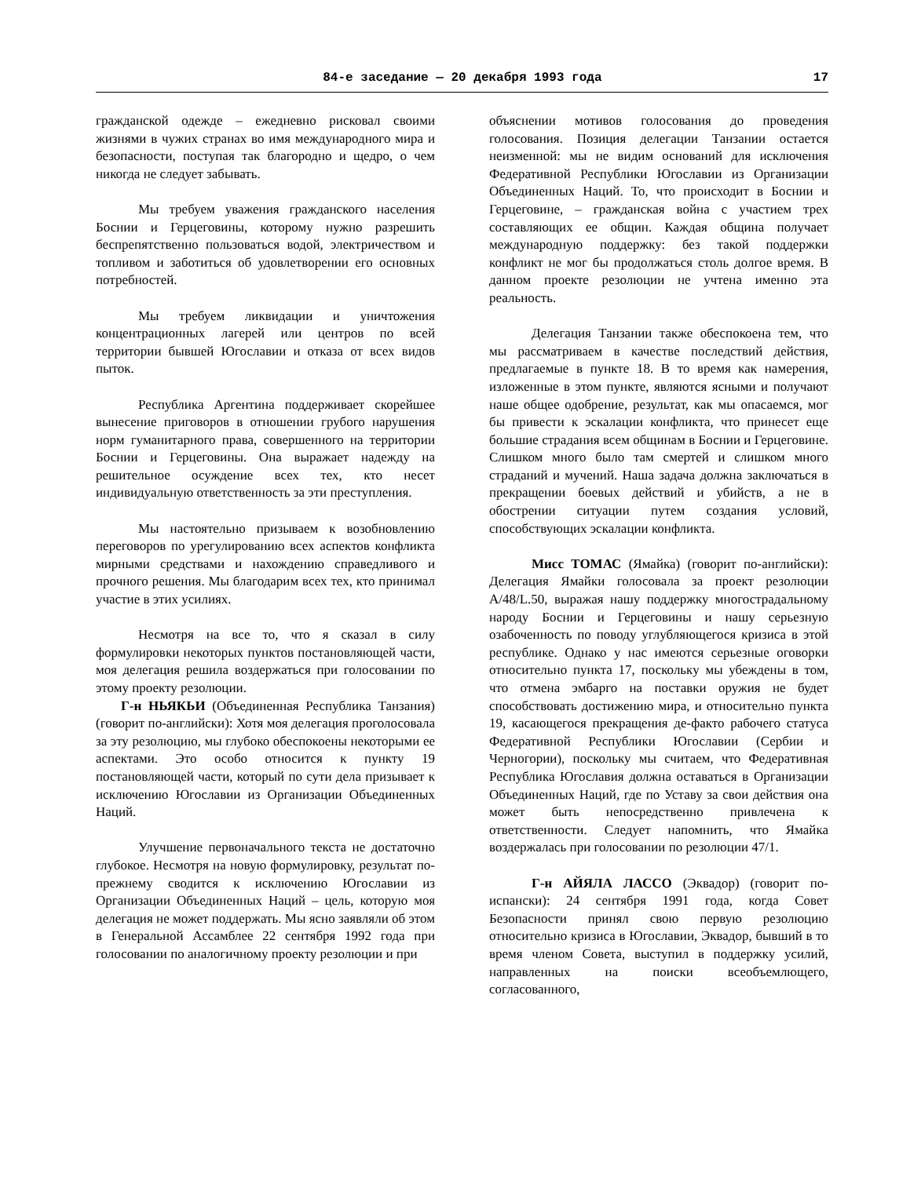84-е заседание — 20 декабря 1993 года 17
гражданской одежде – ежедневно рисковал своими жизнями в чужих странах во имя международного мира и безопасности, поступая так благородно и щедро, о чем никогда не следует забывать.
Мы требуем уважения гражданского населения Боснии и Герцеговины, которому нужно разрешить беспрепятственно пользоваться водой, электричеством и топливом и заботиться об удовлетворении его основных потребностей.
Мы требуем ликвидации и уничтожения концентрационных лагерей или центров по всей территории бывшей Югославии и отказа от всех видов пыток.
Республика Аргентина поддерживает скорейшее вынесение приговоров в отношении грубого нарушения норм гуманитарного права, совершенного на территории Боснии и Герцеговины. Она выражает надежду на решительное осуждение всех тех, кто несет индивидуальную ответственность за эти преступления.
Мы настоятельно призываем к возобновлению переговоров по урегулированию всех аспектов конфликта мирными средствами и нахождению справедливого и прочного решения. Мы благодарим всех тех, кто принимал участие в этих усилиях.
Несмотря на все то, что я сказал в силу формулировки некоторых пунктов постановляющей части, моя делегация решила воздержаться при голосовании по этому проекту резолюции.
Г-н НЬЯКЬИ (Объединенная Республика Танзания) (говорит по-английски): Хотя моя делегация проголосовала за эту резолюцию, мы глубоко обеспокоены некоторыми ее аспектами. Это особо относится к пункту 19 постановляющей части, который по сути дела призывает к исключению Югославии из Организации Объединенных Наций.
Улучшение первоначального текста не достаточно глубокое. Несмотря на новую формулировку, результат по-прежнему сводится к исключению Югославии из Организации Объединенных Наций – цель, которую моя делегация не может поддержать. Мы ясно заявляли об этом в Генеральной Ассамблее 22 сентября 1992 года при голосовании по аналогичному проекту резолюции и при
объяснении мотивов голосования до проведения голосования. Позиция делегации Танзании остается неизменной: мы не видим оснований для исключения Федеративной Республики Югославии из Организации Объединенных Наций. То, что происходит в Боснии и Герцеговине, – гражданская война с участием трех составляющих ее общин. Каждая община получает международную поддержку: без такой поддержки конфликт не мог бы продолжаться столь долгое время. В данном проекте резолюции не учтена именно эта реальность.
Делегация Танзании также обеспокоена тем, что мы рассматриваем в качестве последствий действия, предлагаемые в пункте 18. В то время как намерения, изложенные в этом пункте, являются ясными и получают наше общее одобрение, результат, как мы опасаемся, мог бы привести к эскалации конфликта, что принесет еще большие страдания всем общинам в Боснии и Герцеговине. Слишком много было там смертей и слишком много страданий и мучений. Наша задача должна заключаться в прекращении боевых действий и убийств, а не в обострении ситуации путем создания условий, способствующих эскалации конфликта.
Мисс ТОМАС (Ямайка) (говорит по-английски): Делегация Ямайки голосовала за проект резолюции A/48/L.50, выражая нашу поддержку многострадальному народу Боснии и Герцеговины и нашу серьезную озабоченность по поводу углубляющегося кризиса в этой республике. Однако у нас имеются серьезные оговорки относительно пункта 17, поскольку мы убеждены в том, что отмена эмбарго на поставки оружия не будет способствовать достижению мира, и относительно пункта 19, касающегося прекращения де-факто рабочего статуса Федеративной Республики Югославии (Сербии и Черногории), поскольку мы считаем, что Федеративная Республика Югославия должна оставаться в Организации Объединенных Наций, где по Уставу за свои действия она может быть непосредственно привлечена к ответственности. Следует напомнить, что Ямайка воздержалась при голосовании по резолюции 47/1.
Г-н АЙЯЛА ЛАССО (Эквадор) (говорит по-испански): 24 сентября 1991 года, когда Совет Безопасности принял свою первую резолюцию относительно кризиса в Югославии, Эквадор, бывший в то время членом Совета, выступил в поддержку усилий, направленных на поиски всеобъемлющего, согласованного,